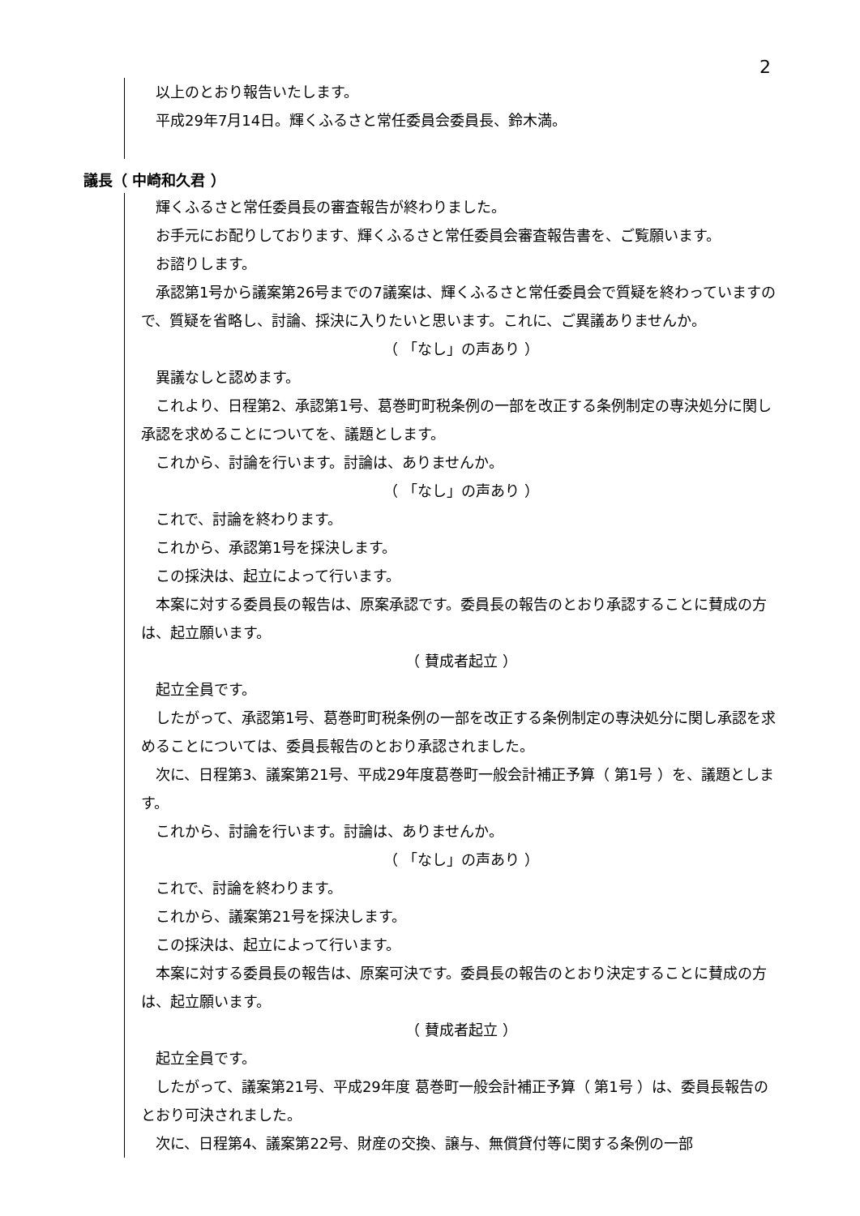2
以上のとおり報告いたします。
平成29年7月14日。輝くふるさと常任委員会委員長、鈴木満。
議長（ 中崎和久君 ）
輝くふるさと常任委員長の審査報告が終わりました。
お手元にお配りしております、輝くふるさと常任委員会審査報告書を、ご覧願います。
お諮りします。
承認第1号から議案第26号までの7議案は、輝くふるさと常任委員会で質疑を終わっていますので、質疑を省略し、討論、採決に入りたいと思います。これに、ご異議ありませんか。
（ 「なし」の声あり ）
異議なしと認めます。
これより、日程第2、承認第1号、葛巻町町税条例の一部を改正する条例制定の専決処分に関し承認を求めることについてを、議題とします。
これから、討論を行います。討論は、ありませんか。
（ 「なし」の声あり ）
これで、討論を終わります。
これから、承認第1号を採決します。
この採決は、起立によって行います。
本案に対する委員長の報告は、原案承認です。委員長の報告のとおり承認することに賛成の方は、起立願います。
（ 賛成者起立 ）
起立全員です。
したがって、承認第1号、葛巻町町税条例の一部を改正する条例制定の専決処分に関し承認を求めることについては、委員長報告のとおり承認されました。
次に、日程第3、議案第21号、平成29年度葛巻町一般会計補正予算（ 第1号 ）を、議題とします。
これから、討論を行います。討論は、ありませんか。
（ 「なし」の声あり ）
これで、討論を終わります。
これから、議案第21号を採決します。
この採決は、起立によって行います。
本案に対する委員長の報告は、原案可決です。委員長の報告のとおり決定することに賛成の方は、起立願います。
（ 賛成者起立 ）
起立全員です。
したがって、議案第21号、平成29年度 葛巻町一般会計補正予算（ 第1号 ）は、委員長報告のとおり可決されました。
次に、日程第4、議案第22号、財産の交換、譲与、無償貸付等に関する条例の一部